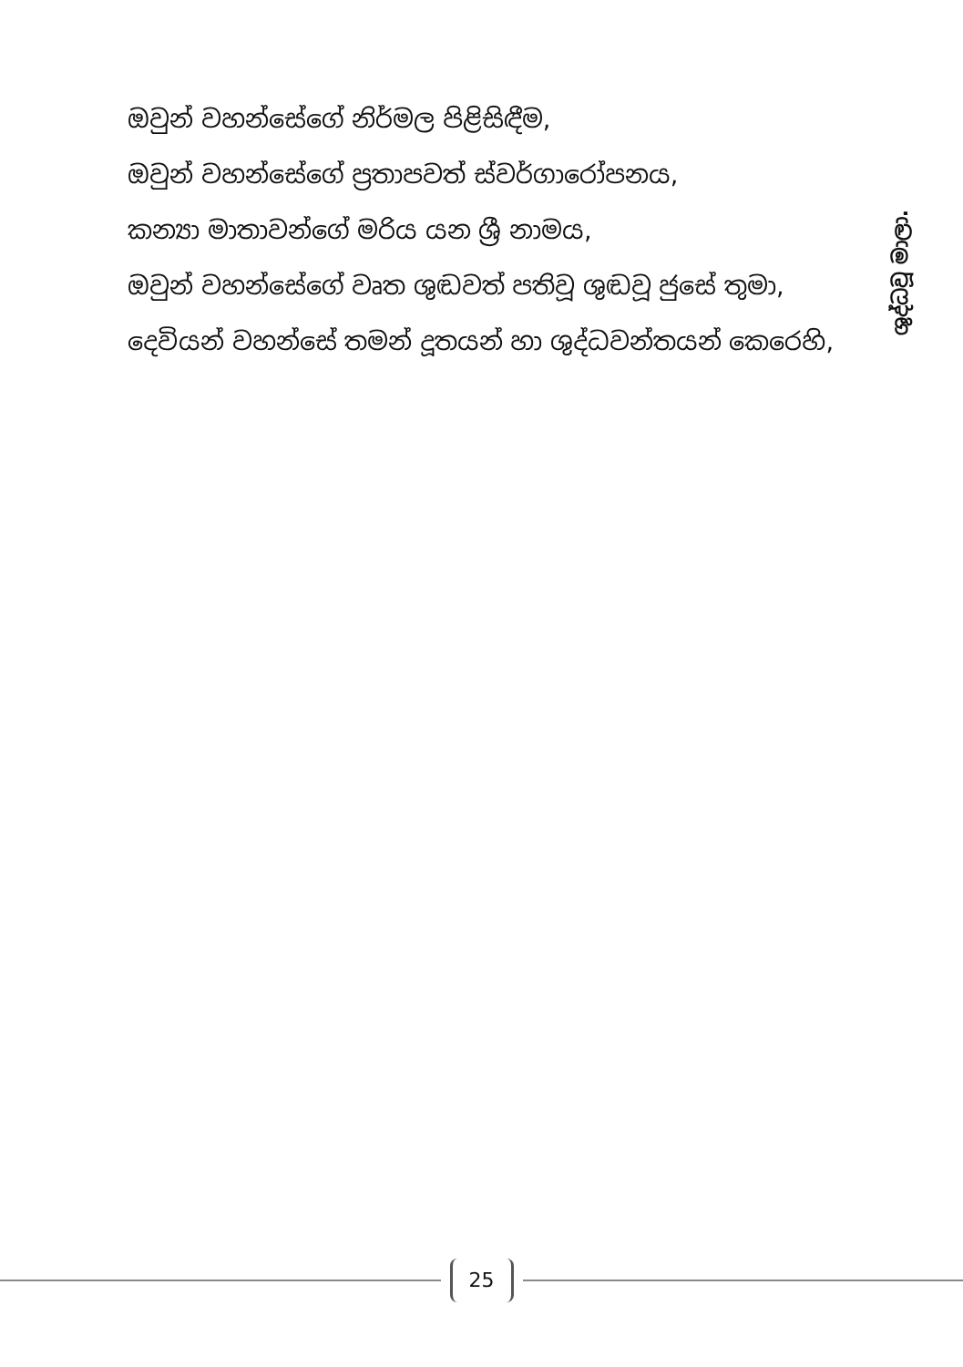ඔවුන් වහන්සේගේ නිර්මල පිළිසිඳීම,
ඔවුන් වහන්සේගේ ප්‍රතාපවත් ස්වර්ගාරෝපනය,
කන්‍යා මාතාවන්ගේ මරිය යන ශ්‍රී නාමය,
ඔවුන් වහන්සේගේ වෘත ශුඬවත් පතිවූ ශුඬවූ ජුසේ තුමා,
දෙවියන් වහන්සේ තමන් දූතයන් හා ශුද්ධවන්තයන් කෙරෙහි,
ශුද්ධවූ මාලා.
25